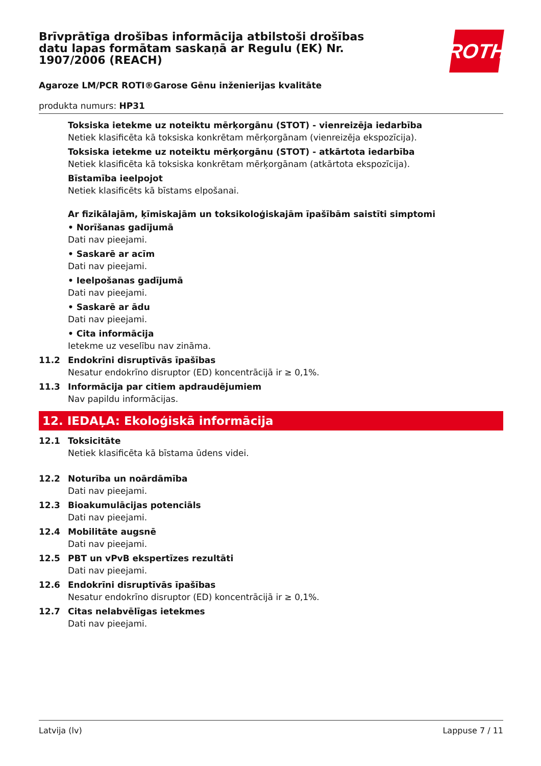Brīvprātīga drošības informācija atbilstoši drošības datu lapas formātam saskaņā ar Regulu (EK) Nr. 1907/2006 (REACH)
Agaroze LM/PCR ROTI®Garose Gēnu inženierijas kvalitāte
produkta numurs: HP31
ROTH
Toksiska ietekme uz noteiktu mērķorgānu (STOT) - vienreizēja iedarbība
Netiek klasificēta kā toksiska konkrētam mērķorgānam (vienreizēja ekspozīcija).
Toksiska ietekme uz noteiktu mērķorgānu (STOT) - atkārtota iedarbība
Netiek klasificēta kā toksiska konkrētam mērķorgānam (atkārtota ekspozīcija).
Bīstamība ieelpojot
Netiek klasificēts kā bīstams elpošanai.
Ar fizikālajām, ķīmiskajām un toksikoloģiskajām īpašībām saistīti simptomi
• Norīšanas gadījumā
Dati nav pieejami.
• Saskarē ar acīm
Dati nav pieejami.
• Ieelpošanas gadījumā
Dati nav pieejami.
• Saskarē ar ādu
Dati nav pieejami.
• Cita informācija
Ietekme uz veselību nav zināma.
11.2 Endokrīni disruptīvās īpašības
Nesatur endokrīno disruptor (ED) koncentrācijā ir ≥ 0,1%.
11.3 Informācija par citiem apdraudējumiem
Nav papildu informācijas.
12. IEDAĻA: Ekoloģiskā informācija
12.1 Toksicitāte
Netiek klasificēta kā bīstama ūdens videi.
12.2 Noturība un noārdāmība
Dati nav pieejami.
12.3 Bioakumulācijas potenciāls
Dati nav pieejami.
12.4 Mobilitāte augsnē
Dati nav pieejami.
12.5 PBT un vPvB ekspertīzes rezultāti
Dati nav pieejami.
12.6 Endokrīni disruptīvās īpašības
Nesatur endokrīno disruptor (ED) koncentrācijā ir ≥ 0,1%.
12.7 Citas nelabvēlīgas ietekmes
Dati nav pieejami.
Latvija (lv) Lappuse 7 / 11